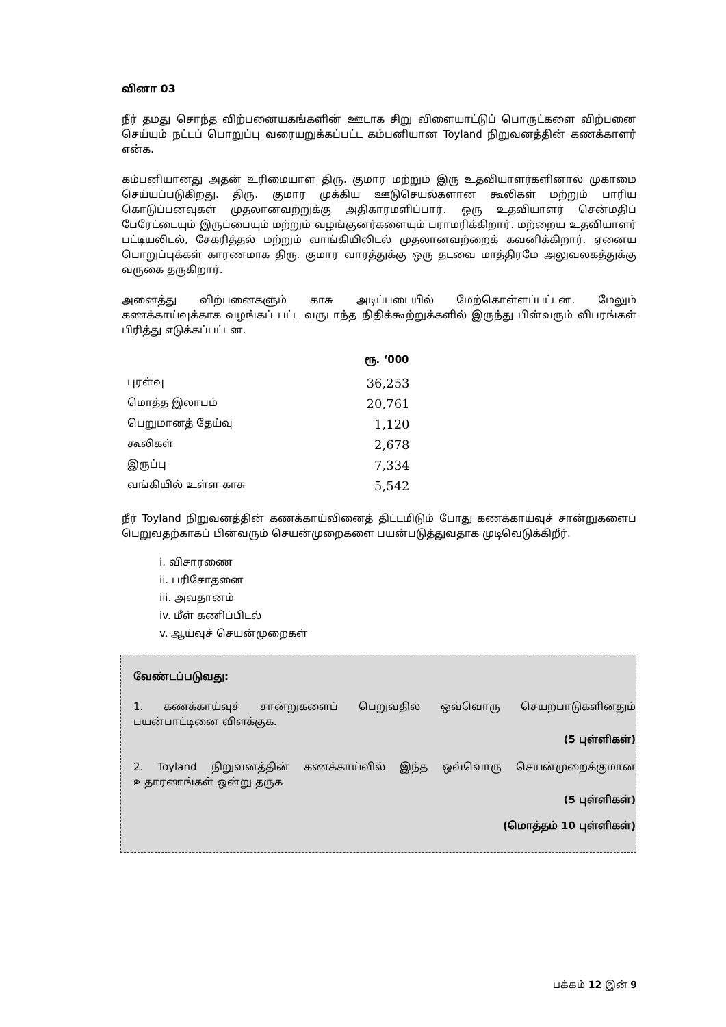வினா 03
நீர் தமது சொந்த விற்பனையகங்களின் ஊடாக சிறு விளையாட்டுப் பொருட்களை விற்பனை செய்யும் நட்டப் பொறுப்பு வரையறுக்கப்பட்ட கம்பனியான Toyland நிறுவனத்தின் கணக்காளர் என்க.
கம்பனியானது அதன் உரிமையாள திரு. குமார மற்றும் இரு உதவியாளர்களினால் முகாமை செய்யப்படுகிறது. திரு. குமார முக்கிய ஊடுசெயல்களான கூலிகள் மற்றும் பாரிய கொடுப்பனவுகள் முதலானவற்றுக்கு அதிகாரமளிப்பார். ஒரு உதவியாளர் சென்மதிப் பேரேட்டையும் இருப்பையும் மற்றும் வழங்குனர்களையும் பராமரிக்கிறார். மற்றைய உதவியாளர் பட்டியலிடல், சேகரித்தல் மற்றும் வாங்கியிலிடல் முதலானவற்றைக் கவனிக்கிறார். ஏனைய பொறுப்புக்கள் காரணமாக திரு. குமார வாரத்துக்கு ஒரு தடவை மாத்திரமே அலுவலகத்துக்கு வருகை தருகிறார்.
அனைத்து விற்பனைகளும் காசு அடிப்படையில் மேற்கொள்ளப்பட்டன. மேலும் கணக்காய்வுக்காக வழங்கப் பட்ட வருடாந்த நிதிக்கூற்றுக்களில் இருந்து பின்வரும் விபரங்கள் பிரித்து எடுக்கப்பட்டன.
| | ரூ. ‘000 |
| --- | --- |
| புரள்வு | 36,253 |
| மொத்த இலாபம் | 20,761 |
| பெறுமானத் தேய்வு | 1,120 |
| கூலிகள் | 2,678 |
| இருப்பு | 7,334 |
| வங்கியில் உள்ள காசு | 5,542 |
நீர் Toyland நிறுவனத்தின் கணக்காய்வினைத் திட்டமிடும் போது கணக்காய்வுச் சான்றுகளைப் பெறுவதற்காகப் பின்வரும் செயன்முறைகளை பயன்படுத்துவதாக முடிவெடுக்கிறீர்.
i. விசாரணை
ii. பரிசோதனை
iii. அவதானம்
iv. மீள் கணிப்பிடல்
v. ஆய்வுச் செயன்முறைகள்
வேண்டப்படுவது:
1. கணக்காய்வுச் சான்றுகளைப் பெறுவதில் ஒவ்வொரு செயற்பாடுகளினதும் பயன்பாட்டினை விளக்குக.
(5 புள்ளிகள்)
2. Toyland நிறுவனத்தின் கணக்காய்வில் இந்த ஒவ்வொரு செயன்முறைக்குமான உதாரணங்கள் ஒன்று தருக
(5 புள்ளிகள்)
(மொத்தம் 10 புள்ளிகள்)
பக்கம் 12 இன் 9